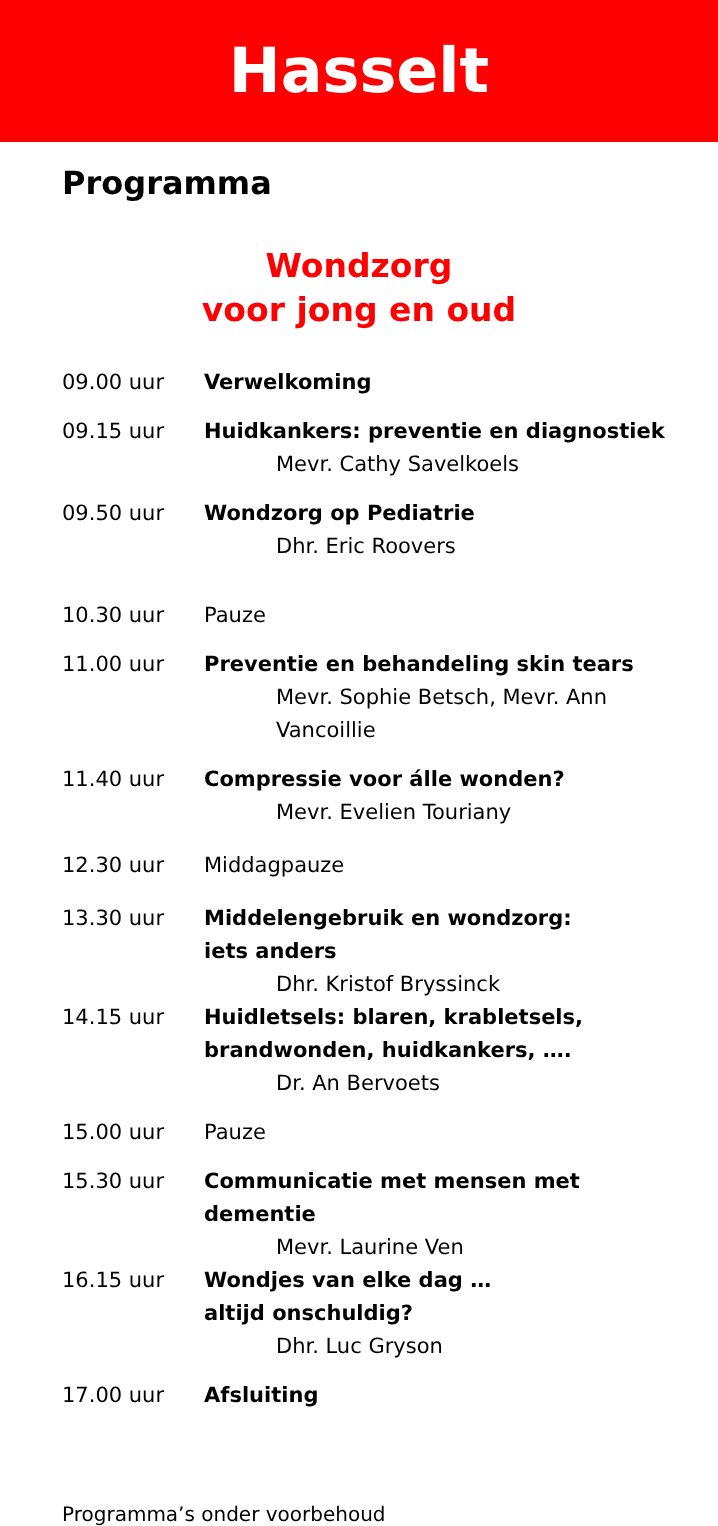Hasselt
Programma
Wondzorg
voor jong en oud
09.00 uur Verwelkoming
09.15 uur Huidkankers: preventie en diagnostiek
Mevr. Cathy Savelkoels
09.50 uur Wondzorg op Pediatrie
Dhr. Eric Roovers
10.30 uur Pauze
11.00 uur Preventie en behandeling skin tears
Mevr. Sophie Betsch, Mevr. Ann Vancoillie
11.40 uur Compressie voor álle wonden?
Mevr. Evelien Touriany
12.30 uur Middagpauze
13.30 uur Middelengebruik en wondzorg:
iets anders
Dhr. Kristof Bryssinck
14.15 uur Huidletsels: blaren, krabletsels, brandwonden, huidkankers, ….
Dr. An Bervoets
15.00 uur Pauze
15.30 uur Communicatie met mensen met dementie
Mevr. Laurine Ven
16.15 uur Wondjes van elke dag …
altijd onschuldig?
Dhr. Luc Gryson
17.00 uur Afsluiting
Programma’s onder voorbehoud